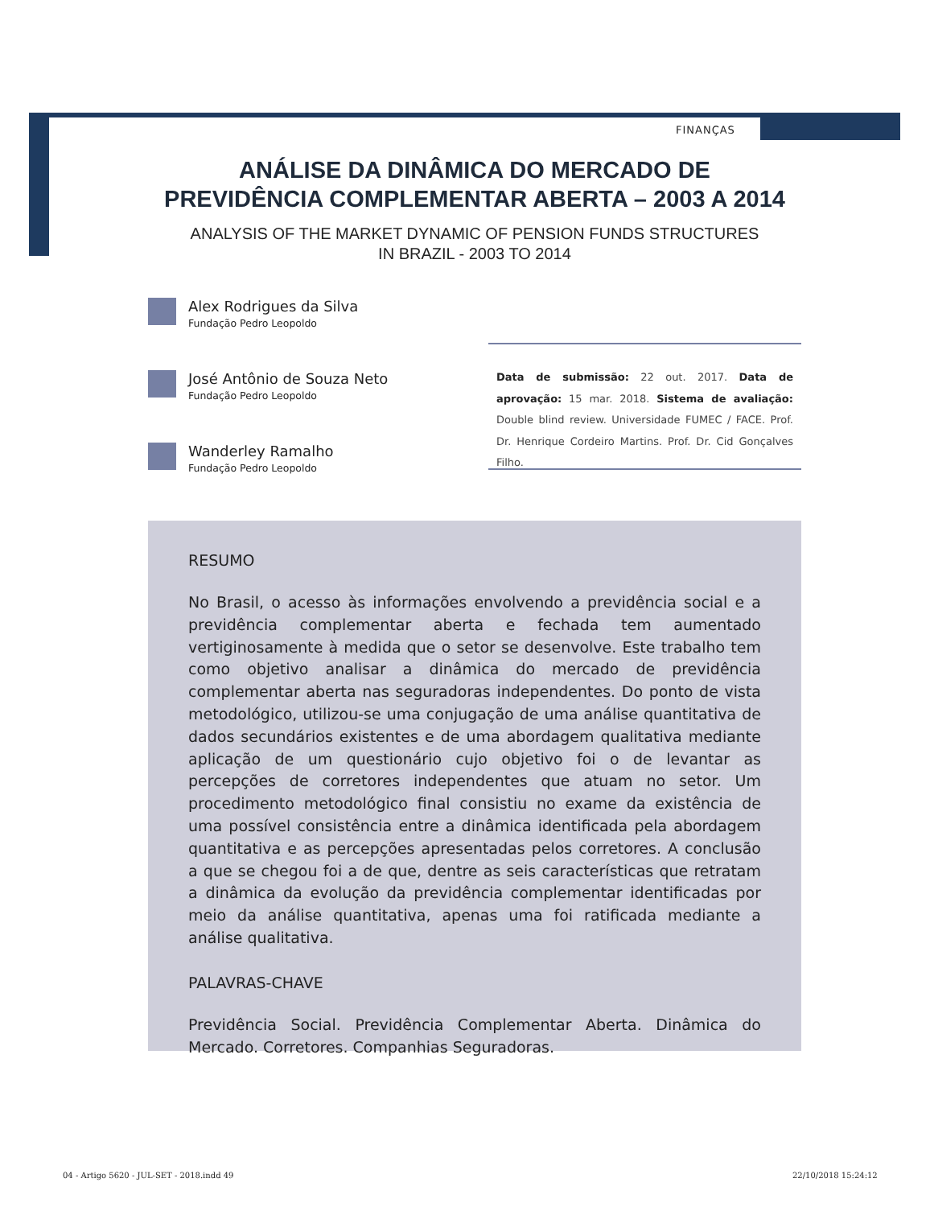FINANÇAS
ANÁLISE DA DINÂMICA DO MERCADO DE
PREVIDÊNCIA COMPLEMENTAR ABERTA – 2003 A 2014
ANALYSIS OF THE MARKET DYNAMIC OF PENSION FUNDS STRUCTURES
IN BRAZIL - 2003 TO 2014
Alex Rodrigues da Silva
Fundação Pedro Leopoldo
José Antônio de Souza Neto
Fundação Pedro Leopoldo
Wanderley Ramalho
Fundação Pedro Leopoldo
Data de submissão: 22 out. 2017. Data de aprovação: 15 mar. 2018. Sistema de avaliação: Double blind review. Universidade FUMEC / FACE. Prof. Dr. Henrique Cordeiro Martins. Prof. Dr. Cid Gonçalves Filho.
RESUMO
No Brasil, o acesso às informações envolvendo a previdência social e a previdência complementar aberta e fechada tem aumentado vertiginosamente à medida que o setor se desenvolve. Este trabalho tem como objetivo analisar a dinâmica do mercado de previdência complementar aberta nas seguradoras independentes. Do ponto de vista metodológico, utilizou-se uma conjugação de uma análise quantitativa de dados secundários existentes e de uma abordagem qualitativa mediante aplicação de um questionário cujo objetivo foi o de levantar as percepções de corretores independentes que atuam no setor. Um procedimento metodológico final consistiu no exame da existência de uma possível consistência entre a dinâmica identificada pela abordagem quantitativa e as percepções apresentadas pelos corretores. A conclusão a que se chegou foi a de que, dentre as seis características que retratam a dinâmica da evolução da previdência complementar identificadas por meio da análise quantitativa, apenas uma foi ratificada mediante a análise qualitativa.
PALAVRAS-CHAVE
Previdência Social. Previdência Complementar Aberta. Dinâmica do Mercado. Corretores. Companhias Seguradoras.
04 - Artigo 5620 - JUL-SET - 2018.indd 49
22/10/2018 15:24:12